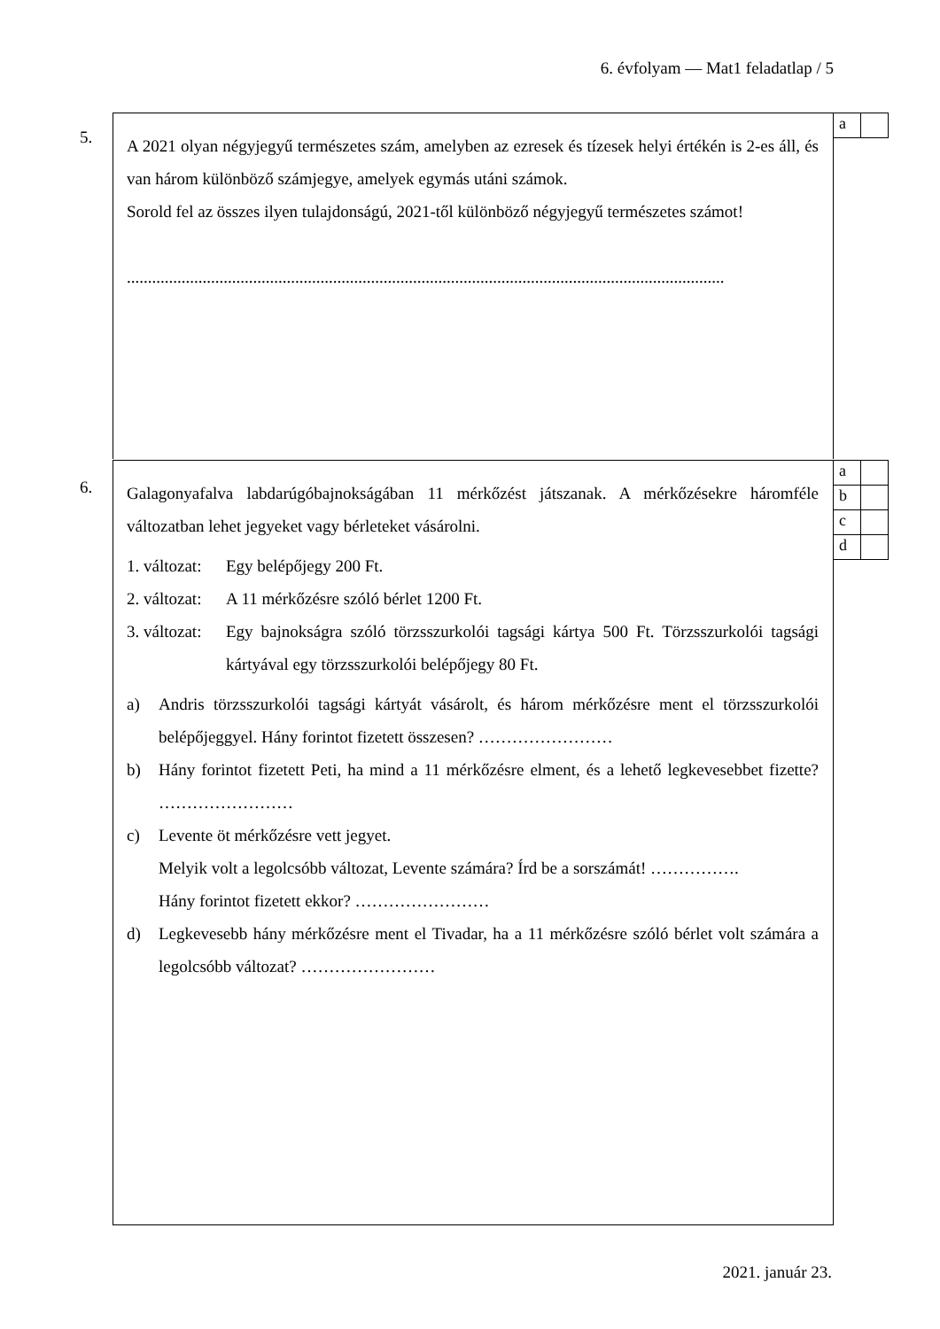6. évfolyam — Mat1 feladatlap / 5
5.
A 2021 olyan négyjegyű természetes szám, amelyben az ezresek és tízesek helyi értékén is 2-es áll, és van három különböző számjegye, amelyek egymás utáni számok.
Sorold fel az összes ilyen tulajdonságú, 2021-től különböző négyjegyű természetes számot!
..............................................................................................................................................
| a | |
6.
Galagonyafalva labdarúgóbajnokságában 11 mérkőzést játszanak. A mérkőzésekre háromféle változatban lehet jegyeket vagy bérleteket vásárolni.
1. változat: Egy belépőjegy 200 Ft.
2. változat: A 11 mérkőzésre szóló bérlet 1200 Ft.
3. változat: Egy bajnokságra szóló törzsszurkolói tagsági kártya 500 Ft. Törzsszurkolói tagsági kártyával egy törzsszurkolói belépőjegy 80 Ft.
a) Andris törzsszurkolói tagsági kártyát vásárolt, és három mérkőzésre ment el törzsszurkolói belépőjeggyel. Hány forintot fizetett összesen? ……………………
b) Hány forintot fizetett Peti, ha mind a 11 mérkőzésre elment, és a lehető legkevesebbet fizette? ……………………
c) Levente öt mérkőzésre vett jegyet.
Melyik volt a legolcsóbb változat, Levente számára? Írd be a sorszámát! …………….
Hány forintot fizetett ekkor? ……………………
d) Legkevesebb hány mérkőzésre ment el Tivadar, ha a 11 mérkőzésre szóló bérlet volt számára a legolcsóbb változat? ……………………
| a | |
| b | |
| c | |
| d | |
2021. január 23.